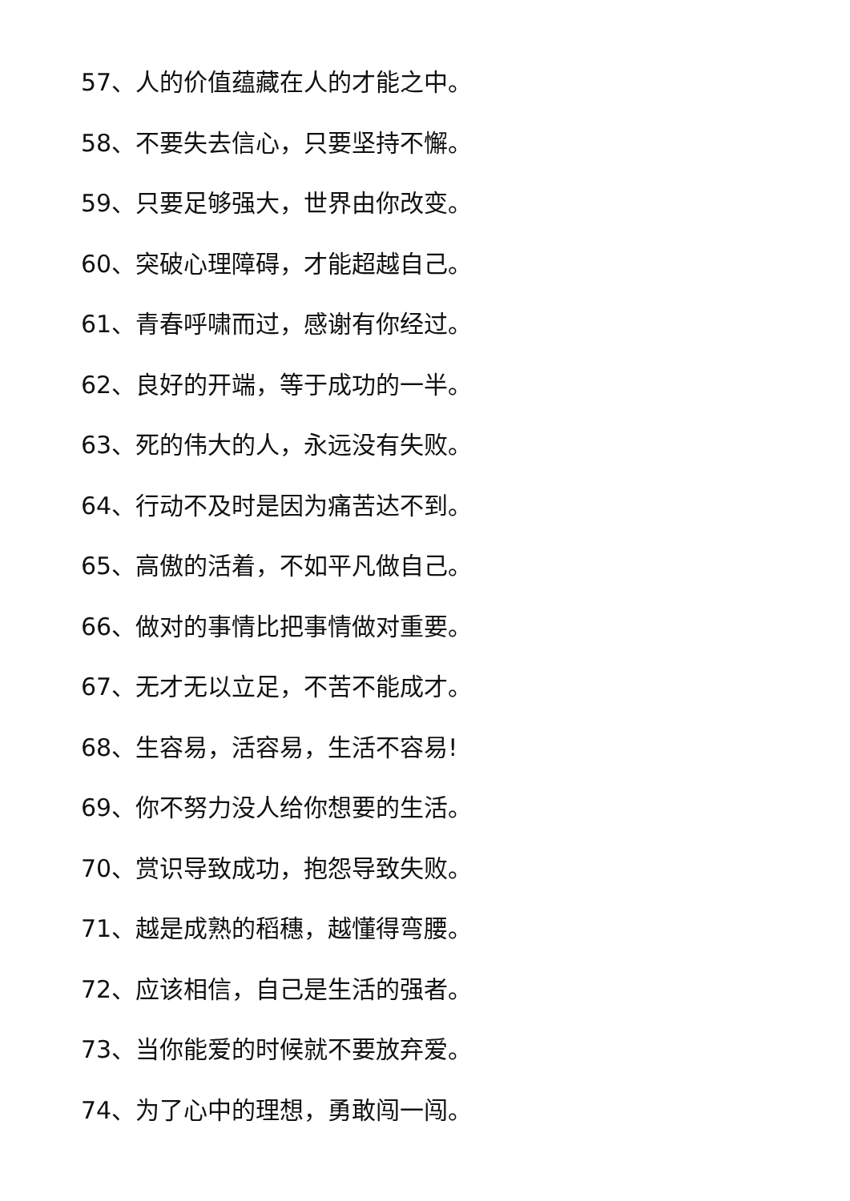57、人的价值蕴藏在人的才能之中。
58、不要失去信心，只要坚持不懈。
59、只要足够强大，世界由你改变。
60、突破心理障碍，才能超越自己。
61、青春呼啸而过，感谢有你经过。
62、良好的开端，等于成功的一半。
63、死的伟大的人，永远没有失败。
64、行动不及时是因为痛苦达不到。
65、高傲的活着，不如平凡做自己。
66、做对的事情比把事情做对重要。
67、无才无以立足，不苦不能成才。
68、生容易，活容易，生活不容易!
69、你不努力没人给你想要的生活。
70、赏识导致成功，抱怨导致失败。
71、越是成熟的稻穗，越懂得弯腰。
72、应该相信，自己是生活的强者。
73、当你能爱的时候就不要放弃爱。
74、为了心中的理想，勇敢闯一闯。